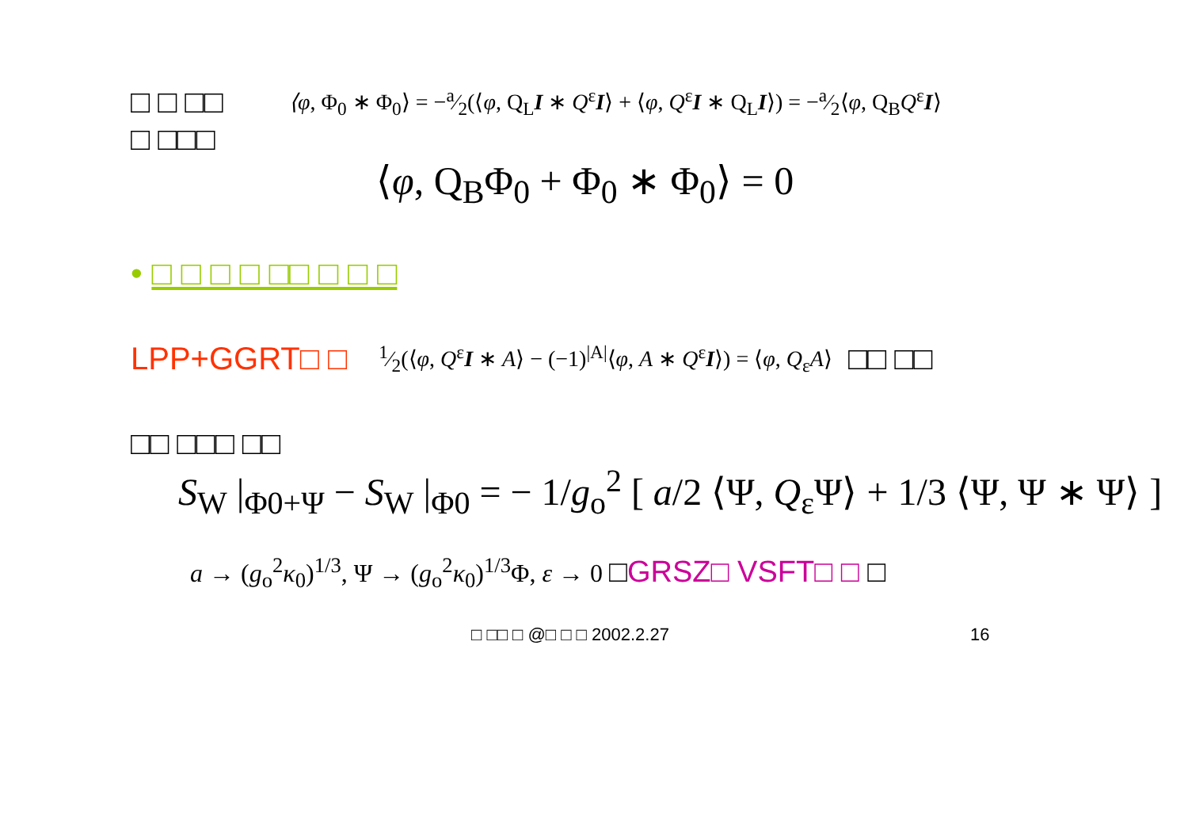□ □ □□ ⟨φ, Φ<sub>0</sub> ∗ Φ<sub>0</sub>⟩ = −a⁄2(⟨φ, Q<sub>L</sub>I ∗ Q<sup>ε</sup>I⟩ + ⟨φ, Q<sup>ε</sup>I ∗ Q<sub>L</sub>I⟩) = −a⁄2⟨φ, Q<sub>B</sub>Q<sup>ε</sup>I⟩
□ □□□
⟨φ, Q<sub>B</sub>Φ<sub>0</sub> + Φ<sub>0</sub> ∗ Φ<sub>0</sub>⟩ = 0
• □ □ □ □ □□ □ □ □
LPP+GGRT□ □1⁄2(⟨φ, Q<sup>ε</sup>I ∗ A⟩ − (−1)<sup>|A|</sup>⟨φ, A ∗ Q<sup>ε</sup>I⟩) = ⟨φ, Q<sub>ε</sub>A⟩ □□ □□
□□ □□□ □□
S<sub>W</sub> |<sub>Φ0+Ψ</sub> − S<sub>W</sub> |<sub>Φ0</sub> = − 1/g<sub>o</sub><sup>2</sup> [ a/2 ⟨Ψ, Q<sub>ε</sub>Ψ⟩ + 1/3 ⟨Ψ, Ψ ∗ Ψ⟩ ]
a → (g<sub>o</sub><sup>2</sup>κ<sub>0</sub>)<sup>1/3</sup>, Ψ → (g<sub>o</sub><sup>2</sup>κ<sub>0</sub>)<sup>1/3</sup>Φ, ε → 0 □GRSZ□ VSFT□ □ □
□ □□ □ @□ □ □ 2002.2.27 16